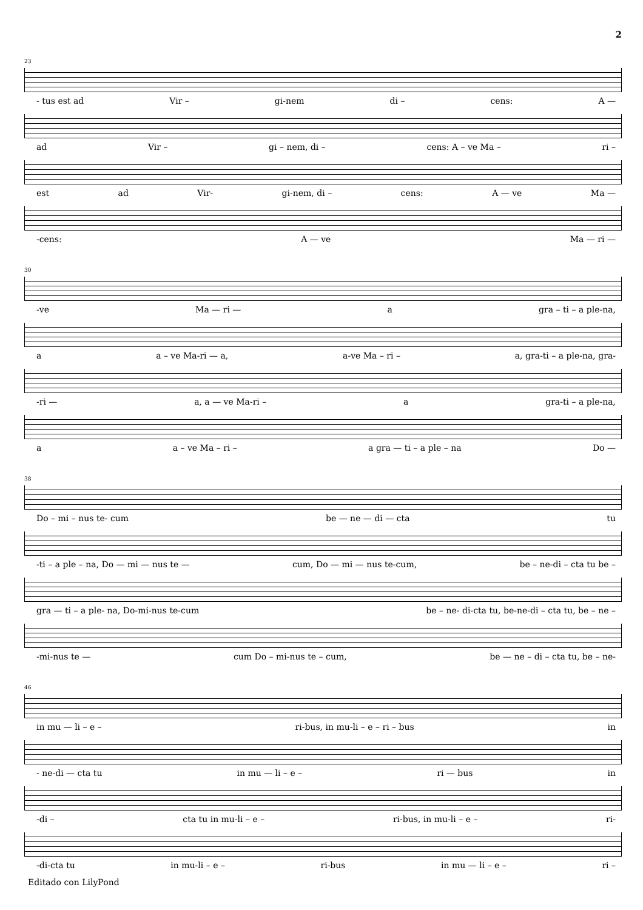2
23
- tus est ad Vir – gi-nem di – cens: A —
ad Vir – gi – nem, di – cens: A – ve Ma – ri –
est ad Vir- gi-nem, di – cens: A — ve Ma —
-cens: A — ve Ma — ri —
30
-ve Ma — ri — a gra – ti – a ple-na,
a a – ve Ma-ri — a, a-ve Ma – ri – a, gra-ti – a ple-na, gra-
-ri — a, a — ve Ma-ri – a gra-ti – a ple-na,
a a – ve Ma – ri – a gra — ti – a ple – na Do —
38
Do – mi – nus te- cum be — ne — di — cta tu
-ti – a ple – na, Do — mi — nus te — cum, Do — mi — nus te-cum, be – ne-di – cta tu be –
gra — ti – a ple- na, Do-mi-nus te-cum be – ne- di-cta tu, be-ne-di – cta tu, be – ne –
-mi-nus te — cum Do – mi-nus te – cum, be — ne – di – cta tu, be – ne-
46
in mu — li – e – ri-bus, in mu-li – e – ri – bus in
- ne-di — cta tu in mu — li – e – ri — bus in
-di – cta tu in mu-li – e – ri-bus, in mu-li – e – ri-
-di-cta tu in mu-li – e – ri-bus in mu — li – e – ri –
Editado con LilyPond